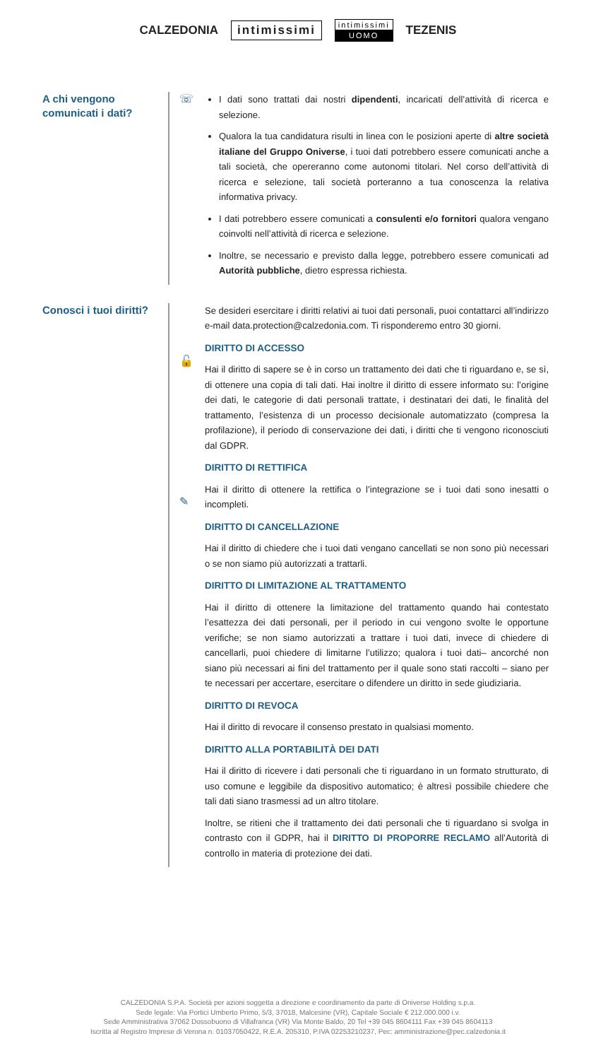CALZEDONIA intimissimi
intimissimi
UOMO
TEZENIS
A chi vengono
comunicati i dati?
☏
I dati sono trattati dai nostri dipendenti, incaricati dell’attività di ricerca e selezione.
Qualora la tua candidatura risulti in linea con le posizioni aperte di altre società italiane del Gruppo Oniverse, i tuoi dati potrebbero essere comunicati anche a tali società, che opereranno come autonomi titolari. Nel corso dell’attività di ricerca e selezione, tali società porteranno a tua conoscenza la relativa informativa privacy.
I dati potrebbero essere comunicati a consulenti e/o fornitori qualora vengano coinvolti nell’attività di ricerca e selezione.
Inoltre, se necessario e previsto dalla legge, potrebbero essere comunicati ad Autorità pubbliche, dietro espressa richiesta.
Conosci i tuoi diritti?
🔓
✎
Se desideri esercitare i diritti relativi ai tuoi dati personali, puoi contattarci all’indirizzo e-mail data.protection@calzedonia.com. Ti risponderemo entro 30 giorni.
DIRITTO DI ACCESSO
Hai il diritto di sapere se è in corso un trattamento dei dati che ti riguardano e, se sì, di ottenere una copia di tali dati. Hai inoltre il diritto di essere informato su: l’origine dei dati, le categorie di dati personali trattate, i destinatari dei dati, le finalità del trattamento, l’esistenza di un processo decisionale automatizzato (compresa la profilazione), il periodo di conservazione dei dati, i diritti che ti vengono riconosciuti dal GDPR.
DIRITTO DI RETTIFICA
Hai il diritto di ottenere la rettifica o l’integrazione se i tuoi dati sono inesatti o incompleti.
DIRITTO DI CANCELLAZIONE
Hai il diritto di chiedere che i tuoi dati vengano cancellati se non sono più necessari o se non siamo più autorizzati a trattarli.
DIRITTO DI LIMITAZIONE AL TRATTAMENTO
Hai il diritto di ottenere la limitazione del trattamento quando hai contestato l’esattezza dei dati personali, per il periodo in cui vengono svolte le opportune verifiche; se non siamo autorizzati a trattare i tuoi dati, invece di chiedere di cancellarli, puoi chiedere di limitarne l’utilizzo; qualora i tuoi dati– ancorché non siano più necessari ai fini del trattamento per il quale sono stati raccolti – siano per te necessari per accertare, esercitare o difendere un diritto in sede giudiziaria.
DIRITTO DI REVOCA
Hai il diritto di revocare il consenso prestato in qualsiasi momento.
DIRITTO ALLA PORTABILITÀ DEI DATI
Hai il diritto di ricevere i dati personali che ti riguardano in un formato strutturato, di uso comune e leggibile da dispositivo automatico; è altresì possibile chiedere che tali dati siano trasmessi ad un altro titolare.
Inoltre, se ritieni che il trattamento dei dati personali che ti riguardano si svolga in contrasto con il GDPR, hai il DIRITTO DI PROPORRE RECLAMO all’Autorità di controllo in materia di protezione dei dati.
CALZEDONIA S.P.A. Società per azioni soggetta a direzione e coordinamento da parte di Oniverse Holding s.p.a.
Sede legale: Via Portici Umberto Primo, 5/3, 37018, Malcesine (VR), Capitale Sociale € 212.000.000 i.v.
Sede Amministrativa 37062 Dossobuono di Villafranca (VR) Via Monte Baldo, 20 Tel +39 045 8604111 Fax +39 045 8604113
Iscritta al Registro Imprese di Verona n. 01037050422, R.E.A. 205310, P.IVA 02253210237, Pec: amministrazione@pec.calzedonia.it